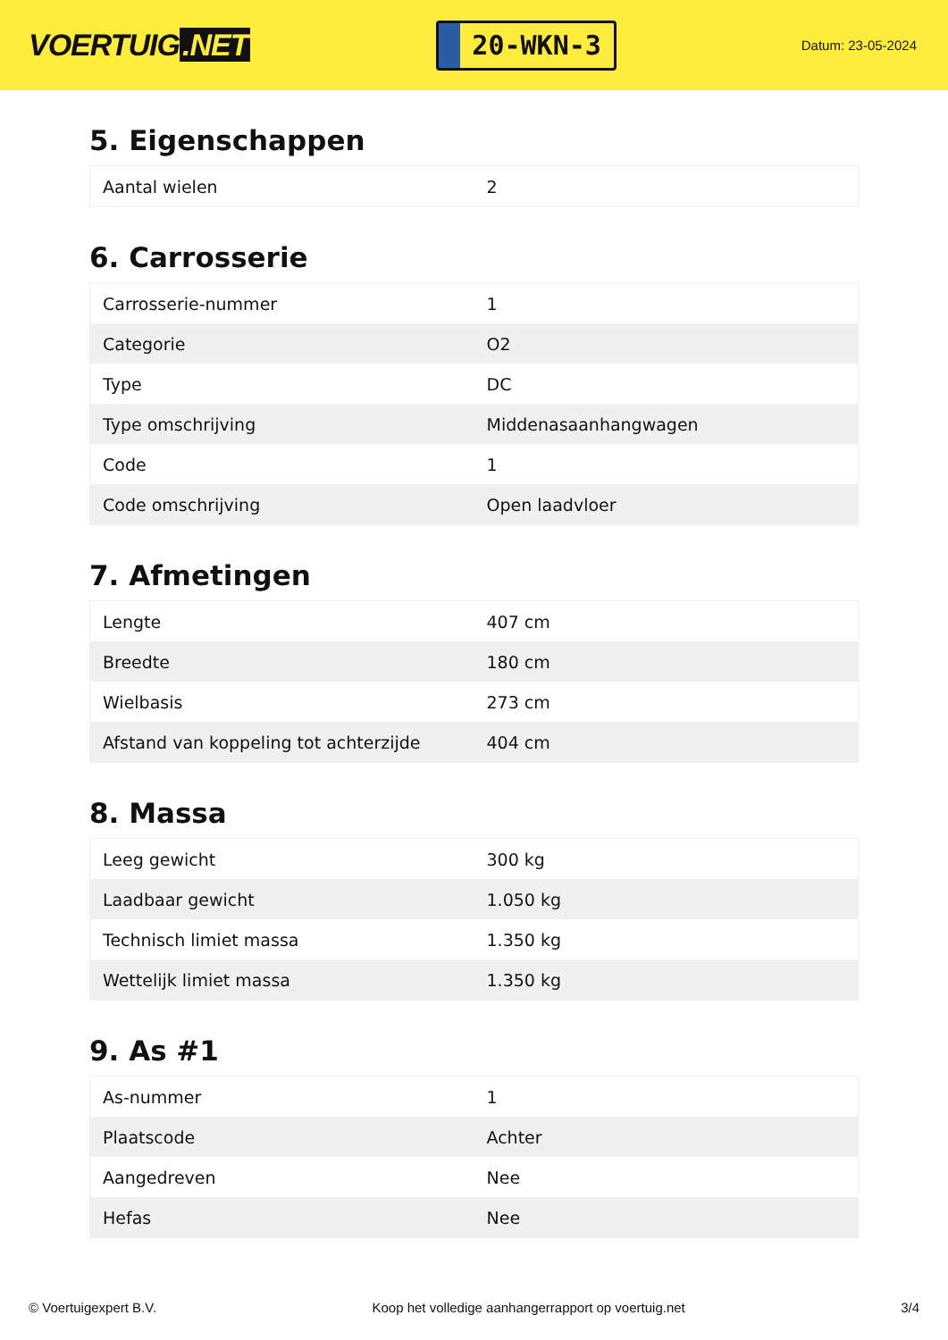VOERTUIG.NET
20-WKN-3
Datum: 23-05-2024
5. Eigenschappen
| Aantal wielen | 2 |
6. Carrosserie
| Carrosserie-nummer | 1 |
| Categorie | O2 |
| Type | DC |
| Type omschrijving | Middenasaanhangwagen |
| Code | 1 |
| Code omschrijving | Open laadvloer |
7. Afmetingen
| Lengte | 407 cm |
| Breedte | 180 cm |
| Wielbasis | 273 cm |
| Afstand van koppeling tot achterzijde | 404 cm |
8. Massa
| Leeg gewicht | 300 kg |
| Laadbaar gewicht | 1.050 kg |
| Technisch limiet massa | 1.350 kg |
| Wettelijk limiet massa | 1.350 kg |
9. As #1
| As-nummer | 1 |
| Plaatscode | Achter |
| Aangedreven | Nee |
| Hefas | Nee |
© Voertuigexpert B.V. Koop het volledige aanhangerrapport op voertuig.net 3/4